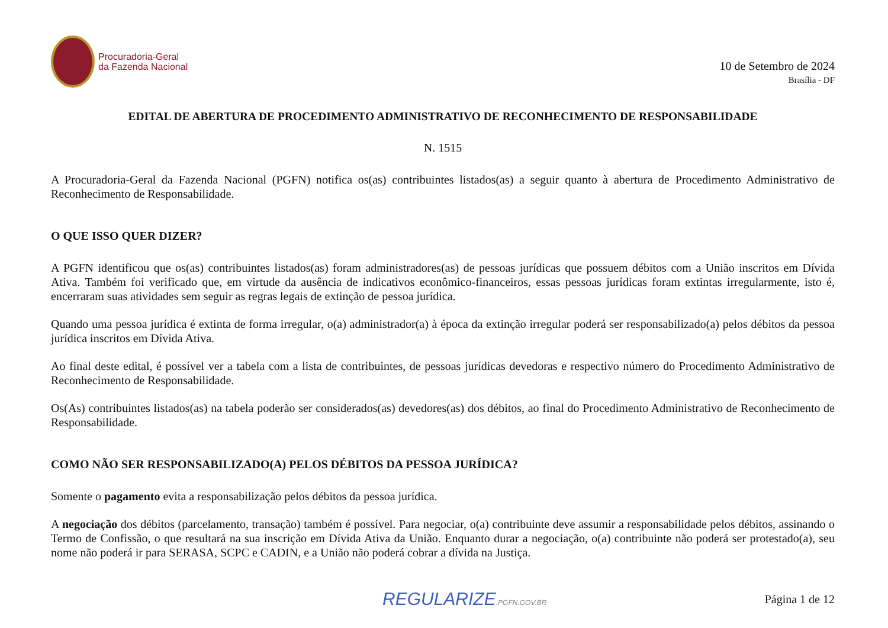Procuradoria-Geral
da Fazenda Nacional
10 de Setembro de 2024
Brasília - DF
EDITAL DE ABERTURA DE PROCEDIMENTO ADMINISTRATIVO DE RECONHECIMENTO DE RESPONSABILIDADE
N. 1515
A Procuradoria-Geral da Fazenda Nacional (PGFN) notifica os(as) contribuintes listados(as) a seguir quanto à abertura de Procedimento Administrativo de Reconhecimento de Responsabilidade.
O QUE ISSO QUER DIZER?
A PGFN identificou que os(as) contribuintes listados(as) foram administradores(as) de pessoas jurídicas que possuem débitos com a União inscritos em Dívida Ativa. Também foi verificado que, em virtude da ausência de indicativos econômico-financeiros, essas pessoas jurídicas foram extintas irregularmente, isto é, encerraram suas atividades sem seguir as regras legais de extinção de pessoa jurídica.
Quando uma pessoa jurídica é extinta de forma irregular, o(a) administrador(a) à época da extinção irregular poderá ser responsabilizado(a) pelos débitos da pessoa jurídica inscritos em Dívida Ativa.
Ao final deste edital, é possível ver a tabela com a lista de contribuintes, de pessoas jurídicas devedoras e respectivo número do Procedimento Administrativo de Reconhecimento de Responsabilidade.
Os(As) contribuintes listados(as) na tabela poderão ser considerados(as) devedores(as) dos débitos, ao final do Procedimento Administrativo de Reconhecimento de Responsabilidade.
COMO NÃO SER RESPONSABILIZADO(A) PELOS DÉBITOS DA PESSOA JURÍDICA?
Somente o pagamento evita a responsabilização pelos débitos da pessoa jurídica.
A negociação dos débitos (parcelamento, transação) também é possível. Para negociar, o(a) contribuinte deve assumir a responsabilidade pelos débitos, assinando o Termo de Confissão, o que resultará na sua inscrição em Dívida Ativa da União. Enquanto durar a negociação, o(a) contribuinte não poderá ser protestado(a), seu nome não poderá ir para SERASA, SCPC e CADIN, e a União não poderá cobrar a dívida na Justiça.
REGULARIZE.PGFN.GOV.BR
Página 1 de 12